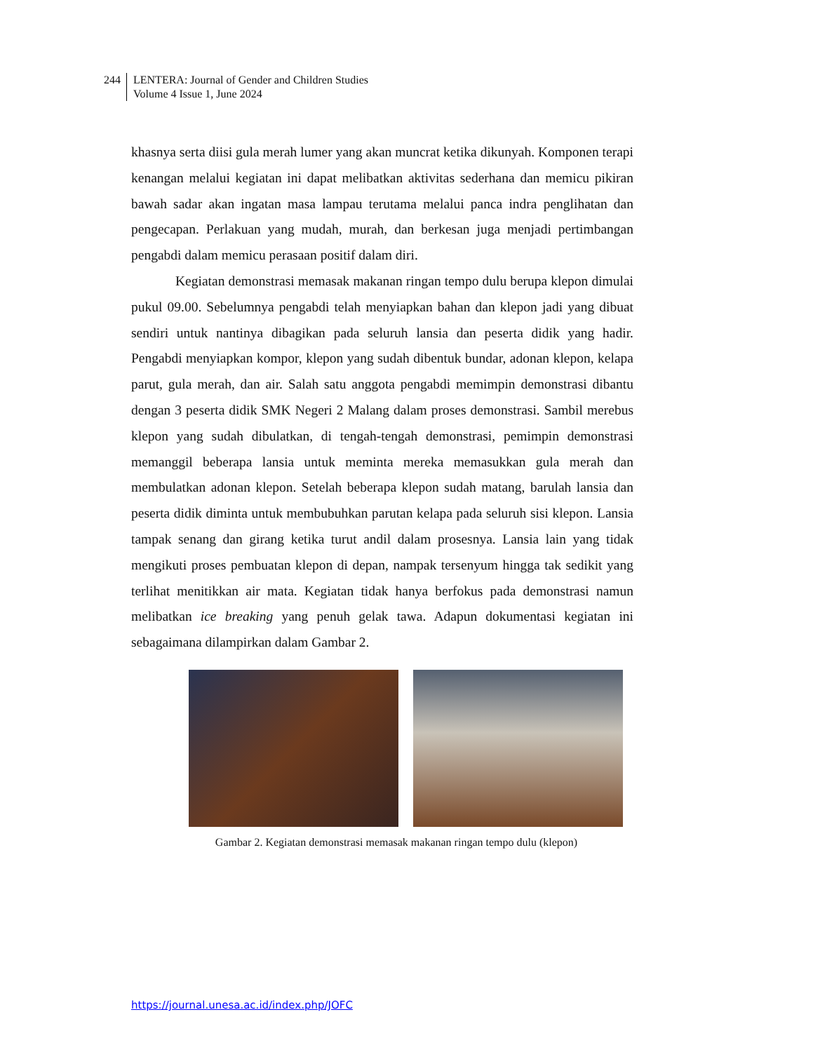244 LENTERA: Journal of Gender and Children Studies
Volume 4 Issue 1, June 2024
khasnya serta diisi gula merah lumer yang akan muncrat ketika dikunyah. Komponen terapi kenangan melalui kegiatan ini dapat melibatkan aktivitas sederhana dan memicu pikiran bawah sadar akan ingatan masa lampau terutama melalui panca indra penglihatan dan pengecapan. Perlakuan yang mudah, murah, dan berkesan juga menjadi pertimbangan pengabdi dalam memicu perasaan positif dalam diri.
Kegiatan demonstrasi memasak makanan ringan tempo dulu berupa klepon dimulai pukul 09.00. Sebelumnya pengabdi telah menyiapkan bahan dan klepon jadi yang dibuat sendiri untuk nantinya dibagikan pada seluruh lansia dan peserta didik yang hadir. Pengabdi menyiapkan kompor, klepon yang sudah dibentuk bundar, adonan klepon, kelapa parut, gula merah, dan air. Salah satu anggota pengabdi memimpin demonstrasi dibantu dengan 3 peserta didik SMK Negeri 2 Malang dalam proses demonstrasi. Sambil merebus klepon yang sudah dibulatkan, di tengah-tengah demonstrasi, pemimpin demonstrasi memanggil beberapa lansia untuk meminta mereka memasukkan gula merah dan membulatkan adonan klepon. Setelah beberapa klepon sudah matang, barulah lansia dan peserta didik diminta untuk membubuhkan parutan kelapa pada seluruh sisi klepon. Lansia tampak senang dan girang ketika turut andil dalam prosesnya. Lansia lain yang tidak mengikuti proses pembuatan klepon di depan, nampak tersenyum hingga tak sedikit yang terlihat menitikkan air mata. Kegiatan tidak hanya berfokus pada demonstrasi namun melibatkan ice breaking yang penuh gelak tawa. Adapun dokumentasi kegiatan ini sebagaimana dilampirkan dalam Gambar 2.
Gambar 2. Kegiatan demonstrasi memasak makanan ringan tempo dulu (klepon)
https://journal.unesa.ac.id/index.php/JOFC